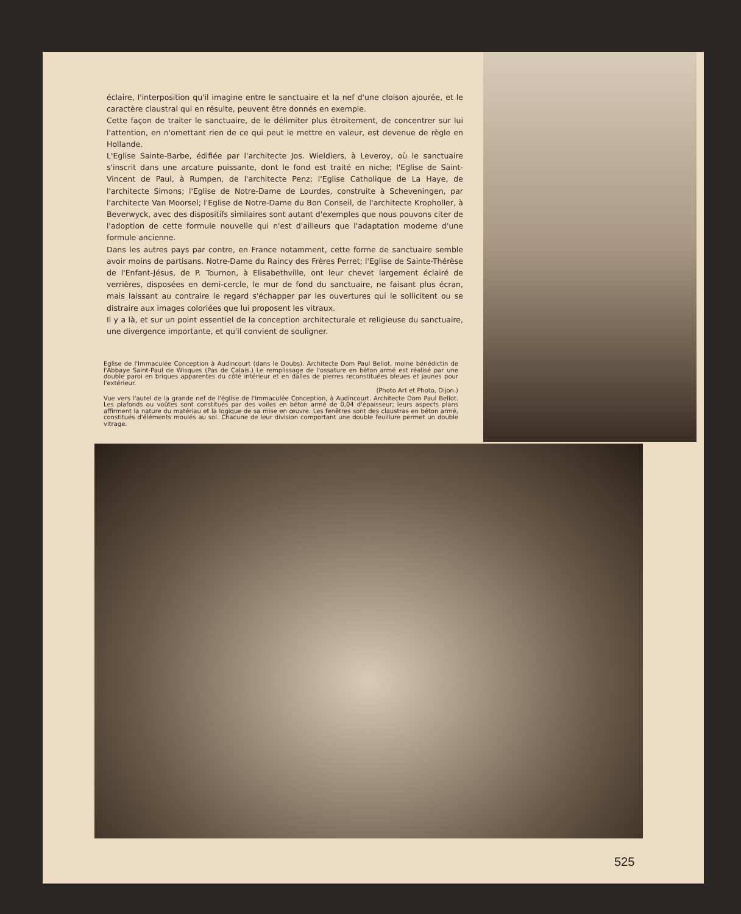éclaire, l'interposition qu'il imagine entre le sanctuaire et la nef d'une cloison ajourée, et le caractère claustral qui en résulte, peuvent être donnés en exemple.
Cette façon de traiter le sanctuaire, de le délimiter plus étroitement, de concentrer sur lui l'attention, en n'omettant rien de ce qui peut le mettre en valeur, est devenue de règle en Hollande.
L'Eglise Sainte-Barbe, édifiée par l'architecte Jos. Wieldiers, à Leveroy, où le sanctuaire s'inscrit dans une arcature puissante, dont le fond est traité en niche; l'Eglise de Saint-Vincent de Paul, à Rumpen, de l'architecte Penz; l'Eglise Catholique de La Haye, de l'architecte Simons; l'Eglise de Notre-Dame de Lourdes, construite à Scheveningen, par l'architecte Van Moorsel; l'Eglise de Notre-Dame du Bon Conseil, de l'architecte Kropholler, à Beverwyck, avec des dispositifs similaires sont autant d'exemples que nous pouvons citer de l'adoption de cette formule nouvelle qui n'est d'ailleurs que l'adaptation moderne d'une formule ancienne.
Dans les autres pays par contre, en France notamment, cette forme de sanctuaire semble avoir moins de partisans. Notre-Dame du Raincy des Frères Perret; l'Eglise de Sainte-Thérèse de l'Enfant-Jésus, de P. Tournon, à Elisabethville, ont leur chevet largement éclairé de verrières, disposées en demi-cercle, le mur de fond du sanctuaire, ne faisant plus écran, mais laissant au contraire le regard s'échapper par les ouvertures qui le sollicitent ou se distraire aux images coloriées que lui proposent les vitraux.
Il y a là, et sur un point essentiel de la conception architecturale et religieuse du sanctuaire, une divergence importante, et qu'il convient de souligner.
Eglise de l'Immaculée Conception à Audincourt (dans le Doubs). Architecte Dom Paul Bellot, moine bénédictin de l'Abbaye Saint-Paul de Wisques (Pas de Calais.) Le remplissage de l'ossature en béton armé est réalisé par une double paroi en briques apparentes du côté intérieur et en dalles de pierres reconstituées bleues et jaunes pour l'extérieur.
(Photo Art et Photo, Dijon.)
Vue vers l'autel de la grande nef de l'église de l'Immaculée Conception, à Audincourt. Architecte Dom Paul Bellot. Les plafonds ou voûtes sont constitués par des voiles en béton armé de 0,04 d'épaisseur; leurs aspects plans affirment la nature du matériau et la logique de sa mise en œuvre. Les fenêtres sont des claustras en béton armé, constitués d'éléments moulés au sol. Chacune de leur division comportant une double feuillure permet un double vitrage.
525